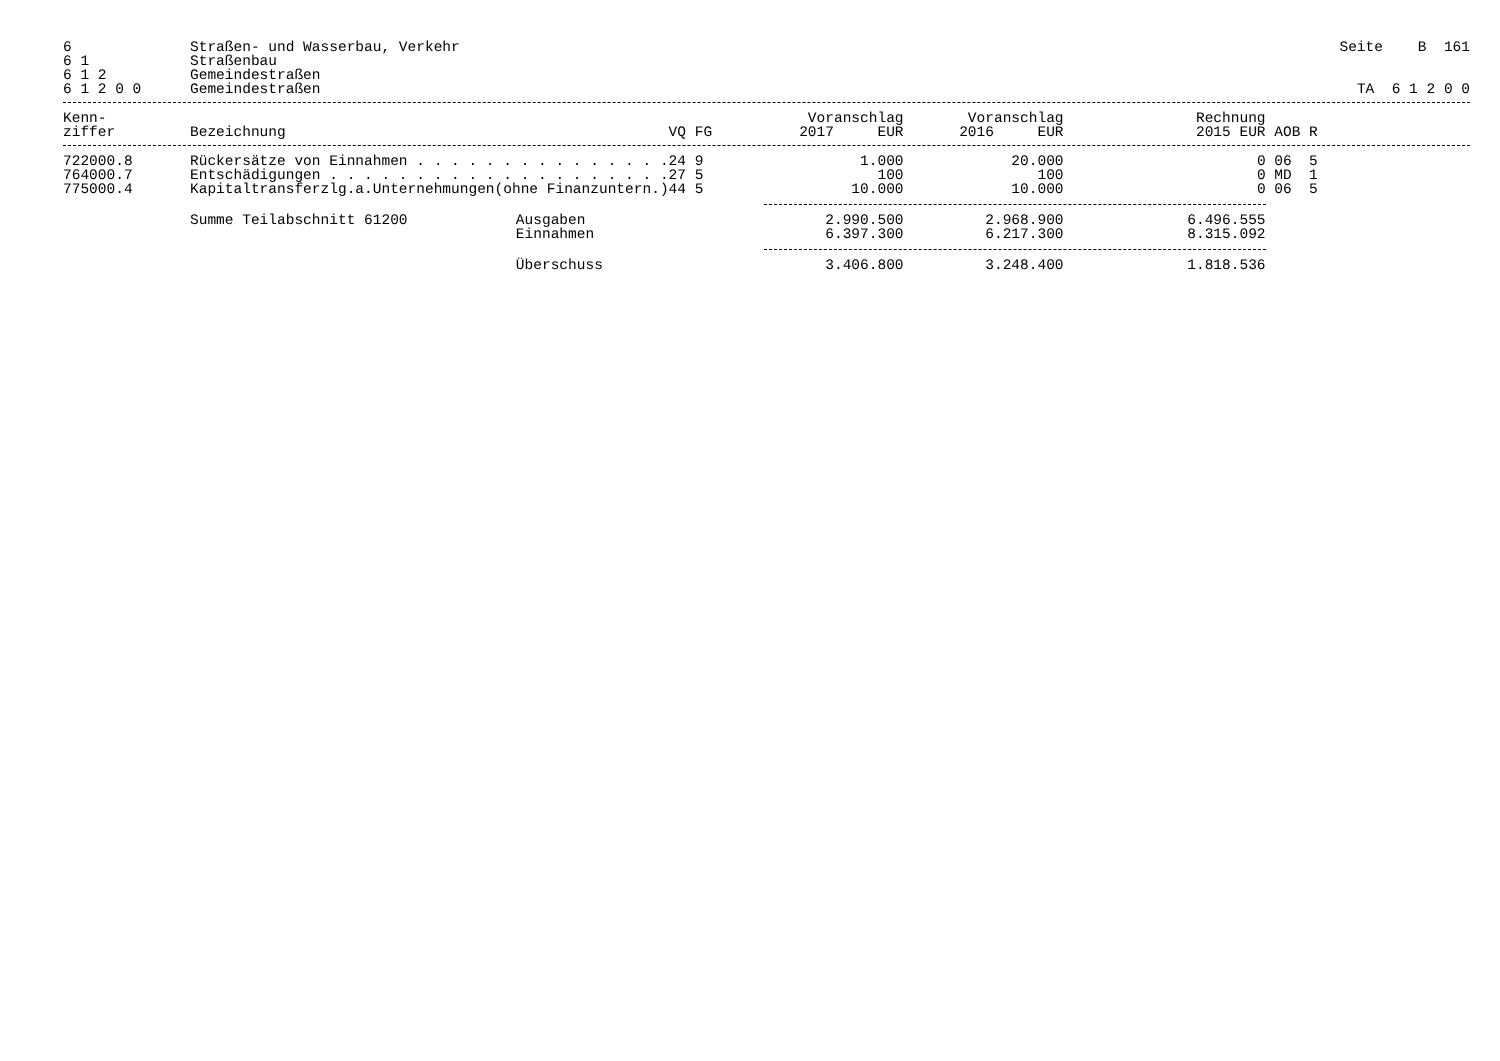| 6 | Straßen- und Wasserbau, Verkehr | Seite B 161 |
| 6 1 | Straßenbau | |
| 6 1 2 | Gemeindestraßen | |
| 6 1 2 0 0 | Gemeindestraßen | TA 6 1 2 0 0 |
| Kenn- ziffer | Bezeichnung | | VQ FG | Voranschlag 2017 EUR | Voranschlag 2016 EUR | Rechnung 2015 EUR | AOB R |
| --- | --- | --- | --- | --- | --- | --- | --- |
| 722000.8 | Rückersätze von Einnahmen . . . . . . . . . . . . . . . | | 24 9 | 1.000 | 20.000 | 0 | 06 5 |
| 764000.7 | Entschädigungen . . . . . . . . . . . . . . . . . . . . | | 27 5 | 100 | 100 | 0 | MD 1 |
| 775000.4 | Kapitaltransferzlg.a.Unternehmungen(ohne Finanzuntern.) | | 44 5 | 10.000 | 10.000 | 0 | 06 5 |
| | Summe Teilabschnitt 61200 | Ausgaben | | 2.990.500 | 2.968.900 | 6.496.555 | |
| | | Einnahmen | | 6.397.300 | 6.217.300 | 8.315.092 | |
| | | Überschuss | | 3.406.800 | 3.248.400 | 1.818.536 | |